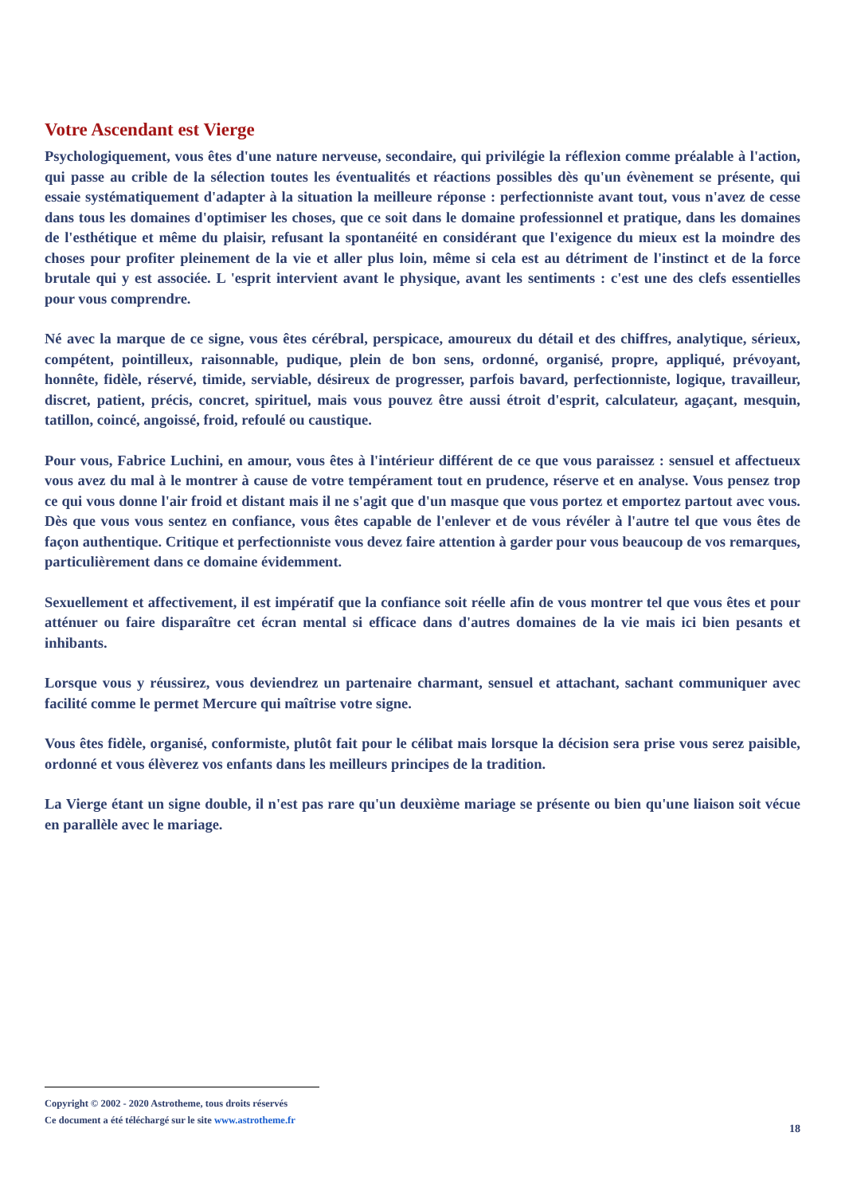Votre Ascendant est Vierge
Psychologiquement, vous êtes d'une nature nerveuse, secondaire, qui privilégie la réflexion comme préalable à l'action, qui passe au crible de la sélection toutes les éventualités et réactions possibles dès qu'un évènement se présente, qui essaie systématiquement d'adapter à la situation la meilleure réponse : perfectionniste avant tout, vous n'avez de cesse dans tous les domaines d'optimiser les choses, que ce soit dans le domaine professionnel et pratique, dans les domaines de l'esthétique et même du plaisir, refusant la spontanéité en considérant que l'exigence du mieux est la moindre des choses pour profiter pleinement de la vie et aller plus loin, même si cela est au détriment de l'instinct et de la force brutale qui y est associée. L 'esprit intervient avant le physique, avant les sentiments : c'est une des clefs essentielles pour vous comprendre.
Né avec la marque de ce signe, vous êtes cérébral, perspicace, amoureux du détail et des chiffres, analytique, sérieux, compétent, pointilleux, raisonnable, pudique, plein de bon sens, ordonné, organisé, propre, appliqué, prévoyant, honnête, fidèle, réservé, timide, serviable, désireux de progresser, parfois bavard, perfectionniste, logique, travailleur, discret, patient, précis, concret, spirituel, mais vous pouvez être aussi étroit d'esprit, calculateur, agaçant, mesquin, tatillon, coincé, angoissé, froid, refoulé ou caustique.
Pour vous, Fabrice Luchini, en amour, vous êtes à l'intérieur différent de ce que vous paraissez : sensuel et affectueux vous avez du mal à le montrer à cause de votre tempérament tout en prudence, réserve et en analyse. Vous pensez trop ce qui vous donne l'air froid et distant mais il ne s'agit que d'un masque que vous portez et emportez partout avec vous. Dès que vous vous sentez en confiance, vous êtes capable de l'enlever et de vous révéler à l'autre tel que vous êtes de façon authentique. Critique et perfectionniste vous devez faire attention à garder pour vous beaucoup de vos remarques, particulièrement dans ce domaine évidemment.
Sexuellement et affectivement, il est impératif que la confiance soit réelle afin de vous montrer tel que vous êtes et pour atténuer ou faire disparaître cet écran mental si efficace dans d'autres domaines de la vie mais ici bien pesants et inhibants.
Lorsque vous y réussirez, vous deviendrez un partenaire charmant, sensuel et attachant, sachant communiquer avec facilité comme le permet Mercure qui maîtrise votre signe.
Vous êtes fidèle, organisé, conformiste, plutôt fait pour le célibat mais lorsque la décision sera prise vous serez paisible, ordonné et vous élèverez vos enfants dans les meilleurs principes de la tradition.
La Vierge étant un signe double, il n'est pas rare qu'un deuxième mariage se présente ou bien qu'une liaison soit vécue en parallèle avec le mariage.
Copyright © 2002 - 2020 Astrotheme, tous droits réservés
Ce document a été téléchargé sur le site www.astrotheme.fr
18